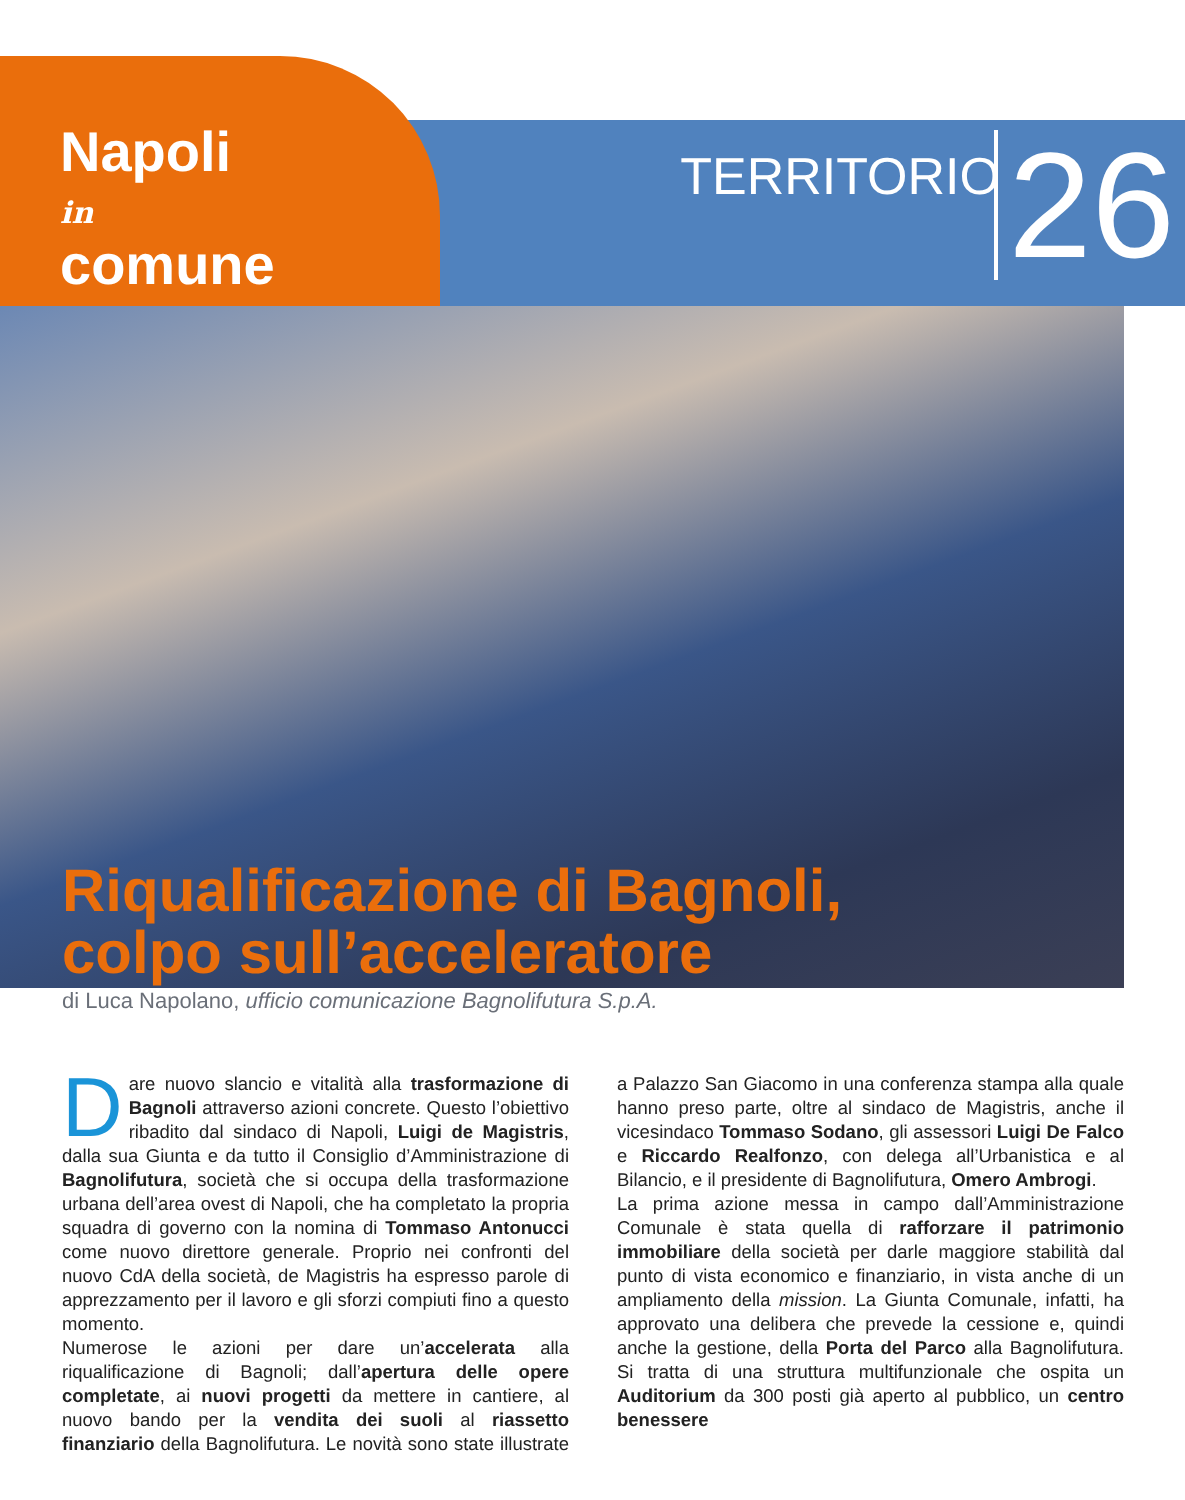Napoli
in
comune
TERRITORIO 26
Riqualificazione di Bagnoli,
colpo sull’acceleratore
di Luca Napolano, ufficio comunicazione Bagnolifutura S.p.A.
Dare nuovo slancio e vitalità alla trasformazione di Bagnoli attraverso azioni concrete. Questo l’obiettivo ribadito dal sindaco di Napoli, Luigi de Magistris, dalla sua Giunta e da tutto il Consiglio d’Amministrazione di Bagnolifutura, società che si occupa della trasformazione urbana dell’area ovest di Napoli, che ha completato la propria squadra di governo con la nomina di Tommaso Antonucci come nuovo direttore generale. Proprio nei confronti del nuovo CdA della società, de Magistris ha espresso parole di apprezzamento per il lavoro e gli sforzi compiuti fino a questo momento.
Numerose le azioni per dare un’accelerata alla riqualificazione di Bagnoli; dall’apertura delle opere completate, ai nuovi progetti da mettere in cantiere, al nuovo bando per la vendita dei suoli al riassetto finanziario della Bagnolifutura. Le novità sono state illustrate a Palazzo San Giacomo in una conferenza stampa alla quale hanno preso parte, oltre al sindaco de Magistris, anche il vicesindaco Tommaso Sodano, gli assessori Luigi De Falco e Riccardo Realfonzo, con delega all’Urbanistica e al Bilancio, e il presidente di Bagnolifutura, Omero Ambrogi.
La prima azione messa in campo dall’Amministrazione Comunale è stata quella di rafforzare il patrimonio immobiliare della società per darle maggiore stabilità dal punto di vista economico e finanziario, in vista anche di un ampliamento della mission. La Giunta Comunale, infatti, ha approvato una delibera che prevede la cessione e, quindi anche la gestione, della Porta del Parco alla Bagnolifutura. Si tratta di una struttura multifunzionale che ospita un Auditorium da 300 posti già aperto al pubblico, un centro benessere